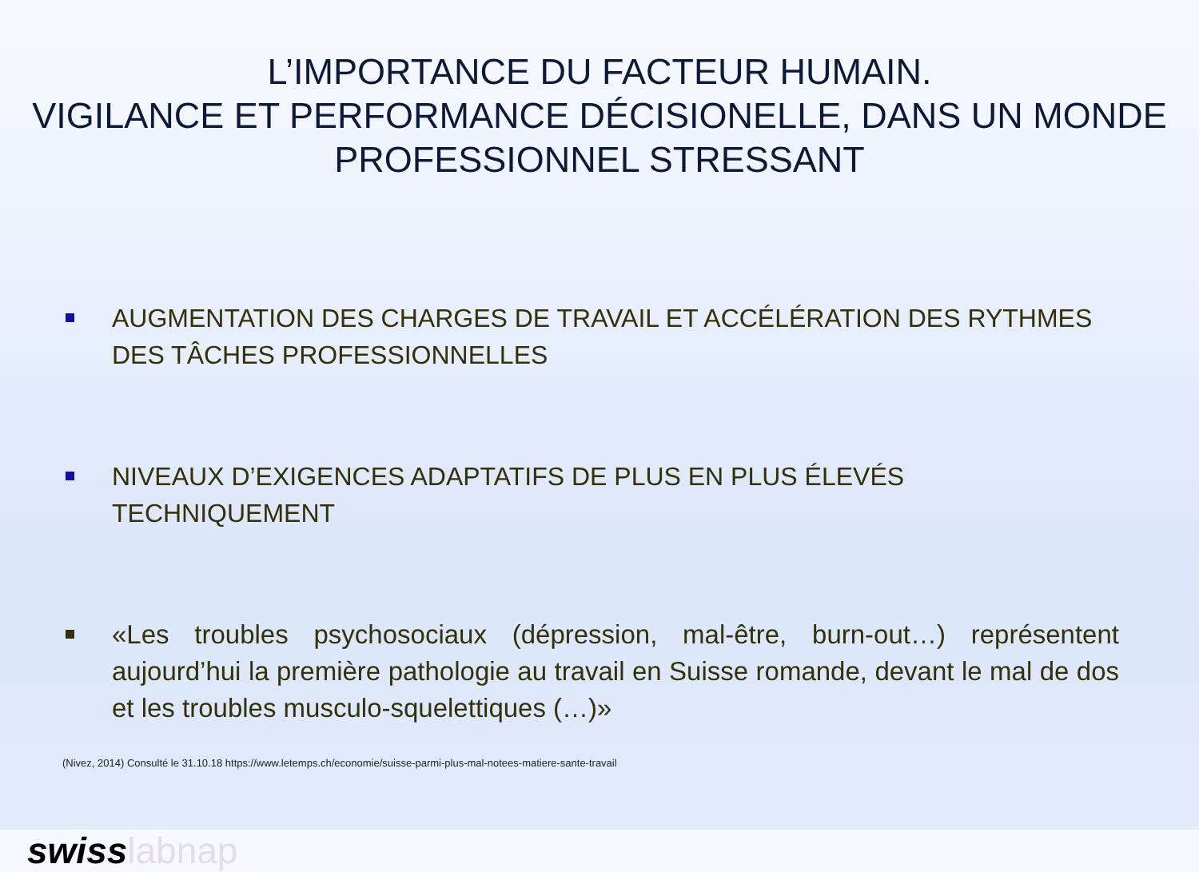L’IMPORTANCE DU FACTEUR HUMAIN.
VIGILANCE ET PERFORMANCE DÉCISIONELLE, DANS UN MONDE PROFESSIONNEL STRESSANT
AUGMENTATION DES CHARGES DE TRAVAIL ET ACCÉLÉRATION DES RYTHMES DES TÂCHES PROFESSIONNELLES
NIVEAUX D’EXIGENCES ADAPTATIFS DE PLUS EN PLUS ÉLEVÉS TECHNIQUEMENT
«Les troubles psychosociaux (dépression, mal-être, burn-out…) représentent aujourd’hui la première pathologie au travail en Suisse romande, devant le mal de dos et les troubles musculo-squelettiques (…)»
(Nivez, 2014) Consulté le 31.10.18 https://www.letemps.ch/economie/suisse-parmi-plus-mal-notees-matiere-sante-travail
swisslabnap